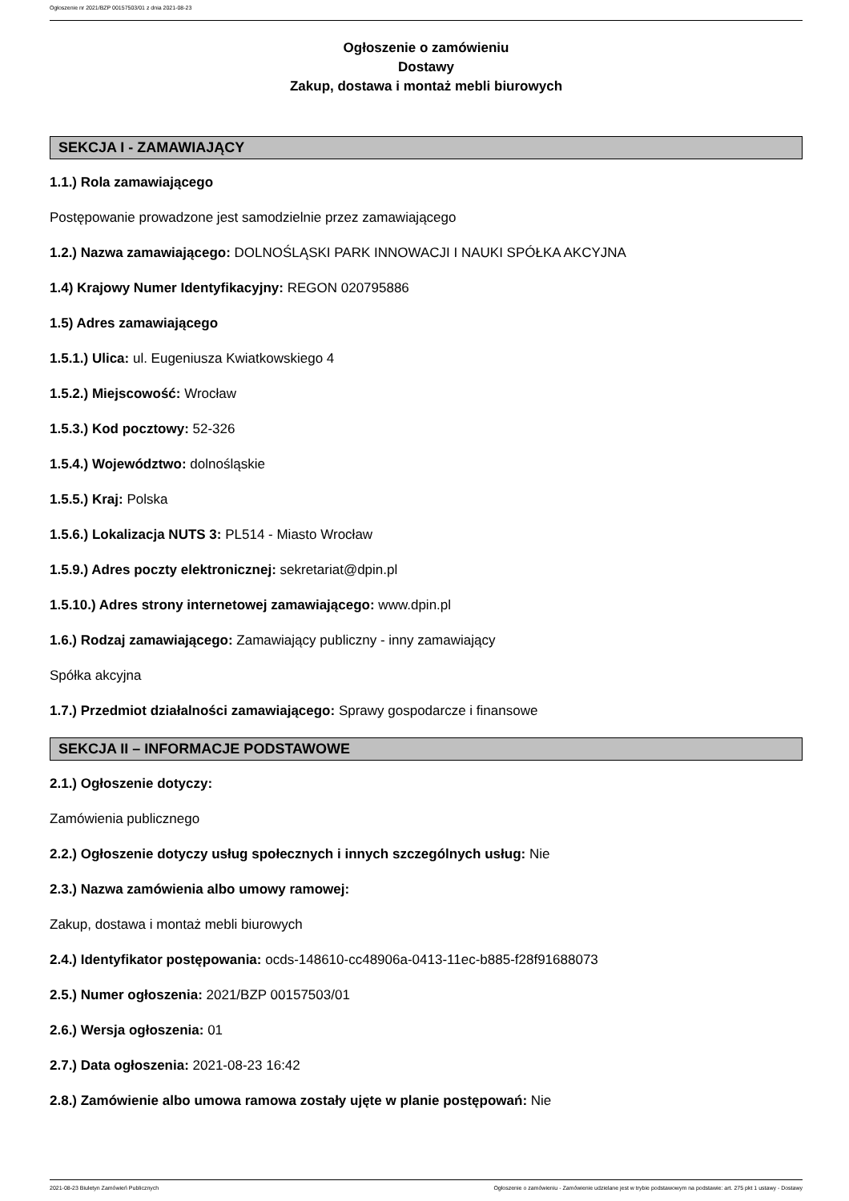Ogłoszenie nr 2021/BZP 00157503/01 z dnia 2021-08-23
Ogłoszenie o zamówieniu
Dostawy
Zakup, dostawa i montaż mebli biurowych
SEKCJA I - ZAMAWIAJĄCY
1.1.) Rola zamawiającego
Postępowanie prowadzone jest samodzielnie przez zamawiającego
1.2.) Nazwa zamawiającego: DOLNOŚLĄSKI PARK INNOWACJI I NAUKI SPÓŁKA AKCYJNA
1.4) Krajowy Numer Identyfikacyjny: REGON 020795886
1.5) Adres zamawiającego
1.5.1.) Ulica: ul. Eugeniusza Kwiatkowskiego 4
1.5.2.) Miejscowość: Wrocław
1.5.3.) Kod pocztowy: 52-326
1.5.4.) Województwo: dolnośląskie
1.5.5.) Kraj: Polska
1.5.6.) Lokalizacja NUTS 3: PL514 - Miasto Wrocław
1.5.9.) Adres poczty elektronicznej: sekretariat@dpin.pl
1.5.10.) Adres strony internetowej zamawiającego: www.dpin.pl
1.6.) Rodzaj zamawiającego: Zamawiający publiczny - inny zamawiający
Spółka akcyjna
1.7.) Przedmiot działalności zamawiającego: Sprawy gospodarcze i finansowe
SEKCJA II – INFORMACJE PODSTAWOWE
2.1.) Ogłoszenie dotyczy:
Zamówienia publicznego
2.2.) Ogłoszenie dotyczy usług społecznych i innych szczególnych usług: Nie
2.3.) Nazwa zamówienia albo umowy ramowej:
Zakup, dostawa i montaż mebli biurowych
2.4.) Identyfikator postępowania: ocds-148610-cc48906a-0413-11ec-b885-f28f91688073
2.5.) Numer ogłoszenia: 2021/BZP 00157503/01
2.6.) Wersja ogłoszenia: 01
2.7.) Data ogłoszenia: 2021-08-23 16:42
2.8.) Zamówienie albo umowa ramowa zostały ujęte w planie postępowań: Nie
2021-08-23 Biuletyn Zamówień Publicznych Ogłoszenie o zamówieniu - Zamówienie udzielane jest w trybie podstawowym na podstawie: art. 275 pkt 1 ustawy - Dostawy